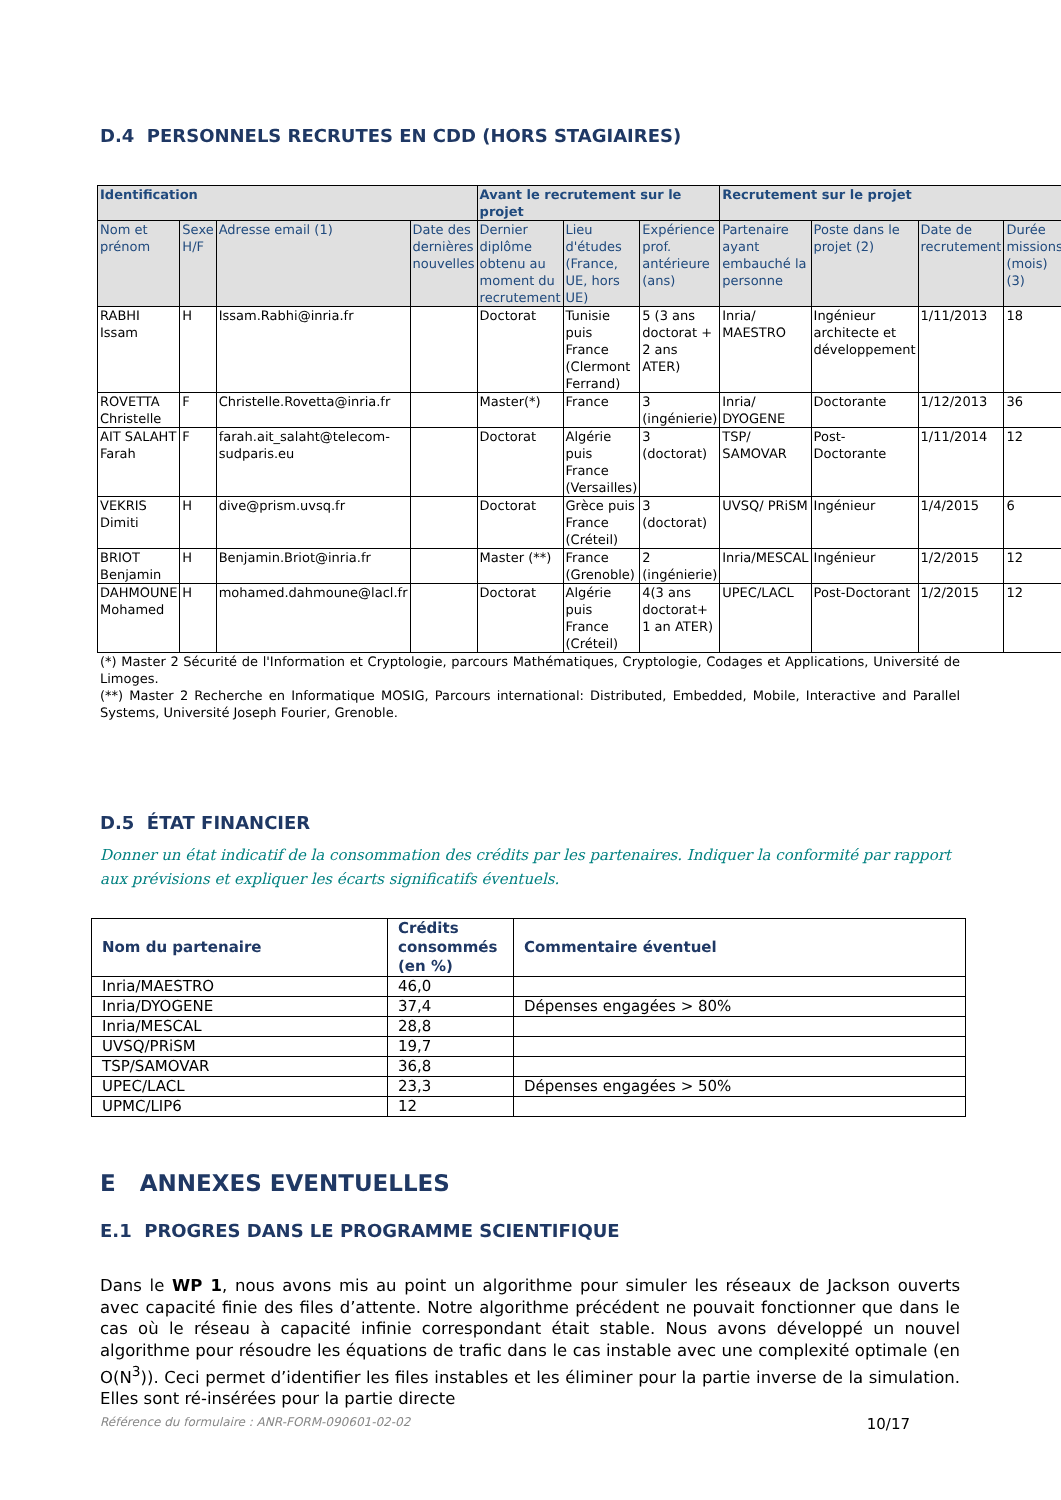D.4 PERSONNELS RECRUTES EN CDD (HORS STAGIAIRES)
| Identification | | | | Avant le recrutement sur le projet | | | Recrutement sur le projet | | | |
| --- | --- | --- | --- | --- | --- | --- | --- | --- | --- | --- |
| Nom et prénom | Sexe H/F | Adresse email (1) | Date des dernières nouvelles | Dernier diplôme obtenu au moment du recrutement | Lieu d'études (France, UE, hors UE) | Expérience prof. antérieure (ans) | Partenaire ayant embauché la personne | Poste dans le projet (2) | Date de recrutement | Durée missions (mois) (3) |
| RABHI Issam | H | Issam.Rabhi@inria.fr | | Doctorat | Tunisie puis France (Clermont Ferrand) | 5 (3 ans doctorat + 2 ans ATER) | Inria/ MAESTRO | Ingénieur architecte et développement | 1/11/2013 | 18 |
| ROVETTA Christelle | F | Christelle.Rovetta@inria.fr | | Master(*) | France | 3 (ingénierie) | Inria/ DYOGENE | Doctorante | 1/12/2013 | 36 |
| AIT SALAHT Farah | F | farah.ait_salaht@telecom-sudparis.eu | | Doctorat | Algérie puis France (Versailles) | 3 (doctorat) | TSP/ SAMOVAR | Post-Doctorante | 1/11/2014 | 12 |
| VEKRIS Dimiti | H | dive@prism.uvsq.fr | | Doctorat | Grèce puis France (Créteil) | 3 (doctorat) | UVSQ/ PRiSM | Ingénieur | 1/4/2015 | 6 |
| BRIOT Benjamin | H | Benjamin.Briot@inria.fr | | Master (**) | France (Grenoble) | 2 (ingénierie) | Inria/MESCAL | Ingénieur | 1/2/2015 | 12 |
| DAHMOUNE Mohamed | H | mohamed.dahmoune@lacl.fr | | Doctorat | Algérie puis France (Créteil) | 4(3 ans doctorat+ 1 an ATER) | UPEC/LACL | Post-Doctorant | 1/2/2015 | 12 |
(*) Master 2 Sécurité de l'Information et Cryptologie, parcours Mathématiques, Cryptologie, Codages et Applications, Université de Limoges.
(**) Master 2 Recherche en Informatique MOSIG, Parcours international: Distributed, Embedded, Mobile, Interactive and Parallel Systems, Université Joseph Fourier, Grenoble.
D.5 ÉTAT FINANCIER
Donner un état indicatif de la consommation des crédits par les partenaires. Indiquer la conformité par rapport aux prévisions et expliquer les écarts significatifs éventuels.
| Nom du partenaire | Crédits consommés (en %) | Commentaire éventuel |
| --- | --- | --- |
| Inria/MAESTRO | 46,0 | |
| Inria/DYOGENE | 37,4 | Dépenses engagées > 80% |
| Inria/MESCAL | 28,8 | |
| UVSQ/PRiSM | 19,7 | |
| TSP/SAMOVAR | 36,8 | |
| UPEC/LACL | 23,3 | Dépenses engagées > 50% |
| UPMC/LIP6 | 12 | |
E ANNEXES EVENTUELLES
E.1 PROGRES DANS LE PROGRAMME SCIENTIFIQUE
Dans le WP 1, nous avons mis au point un algorithme pour simuler les réseaux de Jackson ouverts avec capacité finie des files d’attente. Notre algorithme précédent ne pouvait fonctionner que dans le cas où le réseau à capacité infinie correspondant était stable. Nous avons développé un nouvel algorithme pour résoudre les équations de trafic dans le cas instable avec une complexité optimale (en O(N<sup>3</sup>)). Ceci permet d’identifier les files instables et les éliminer pour la partie inverse de la simulation. Elles sont ré-insérées pour la partie directe
Référence du formulaire : ANR-FORM-090601-02-02 10/17